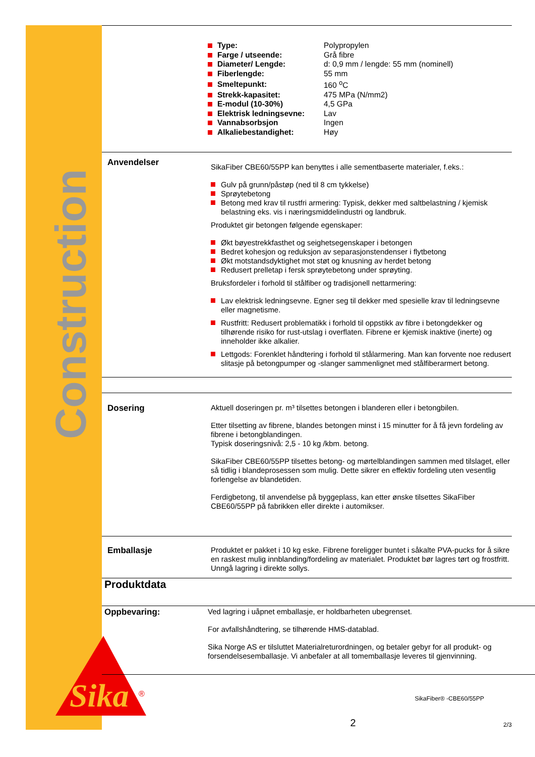Construction
Sika
®
| Type: | Polypropylen |
| Farge / utseende: | Grå fibre |
| Diameter/ Lengde: | d: 0,9 mm / lengde: 55 mm (nominell) |
| Fiberlengde: | 55 mm |
| Smeltepunkt: | 160 <sup>o</sup>C |
| Strekk-kapasitet: | 475 MPa (N/mm2) |
| E-modul (10-30%) | 4,5 GPa |
| Elektrisk ledningsevne: | Lav |
| Vannabsorbsjon | Ingen |
| Alkaliebestandighet: | Høy |
Anvendelser
SikaFiber CBE60/55PP kan benyttes i alle sementbaserte materialer, f.eks.:
Gulv på grunn/påstøp (ned til 8 cm tykkelse)
Sprøytebetong
Betong med krav til rustfri armering: Typisk, dekker med saltbelastning / kjemisk belastning eks. vis i næringsmiddelindustri og landbruk.
Produktet gir betongen følgende egenskaper:
Økt bøyestrekkfasthet og seighetsegenskaper i betongen
Bedret kohesjon og reduksjon av separasjonstendenser i flytbetong
Økt motstandsdyktighet mot støt og knusning av herdet betong
Redusert prelletap i fersk sprøytebetong under sprøyting.
Bruksfordeler i forhold til stålfiber og tradisjonell nettarmering:
Lav elektrisk ledningsevne. Egner seg til dekker med spesielle krav til ledningsevne eller magnetisme.
Rustfritt: Redusert problematikk i forhold til oppstikk av fibre i betongdekker og tilhørende risiko for rust-utslag i overflaten. Fibrene er kjemisk inaktive (inerte) og inneholder ikke alkalier.
Lettgods: Forenklet håndtering i forhold til stålarmering. Man kan forvente noe redusert slitasje på betongpumper og -slanger sammenlignet med stålfiberarmert betong.
Dosering
Aktuell doseringen pr. m³ tilsettes betongen i blanderen eller i betongbilen.
Etter tilsetting av fibrene, blandes betongen minst i 15 minutter for å få jevn fordeling av fibrene i betongblandingen.
Typisk doseringsnivå: 2,5 - 10 kg /kbm. betong.
SikaFiber CBE60/55PP tilsettes betong- og mørtelblandingen sammen med tilslaget, eller så tidlig i blandeprosessen som mulig. Dette sikrer en effektiv fordeling uten vesentlig forlengelse av blandetiden.
Ferdigbetong, til anvendelse på byggeplass, kan etter ønske tilsettes SikaFiber CBE60/55PP på fabrikken eller direkte i automikser.
Emballasje
Produktet er pakket i 10 kg eske. Fibrene foreligger buntet i såkalte PVA-pucks for å sikre en raskest mulig innblanding/fordeling av materialet. Produktet bør lagres tørt og frostfritt. Unngå lagring i direkte sollys.
Produktdata
Oppbevaring:
Ved lagring i uåpnet emballasje, er holdbarheten ubegrenset.
For avfallshåndtering, se tilhørende HMS-datablad.
Sika Norge AS er tilsluttet Materialreturordningen, og betaler gebyr for all produkt- og forsendelsesemballasje. Vi anbefaler at all tomemballasje leveres til gjenvinning.
SikaFiber® -CBE60/55PP
2 2/3